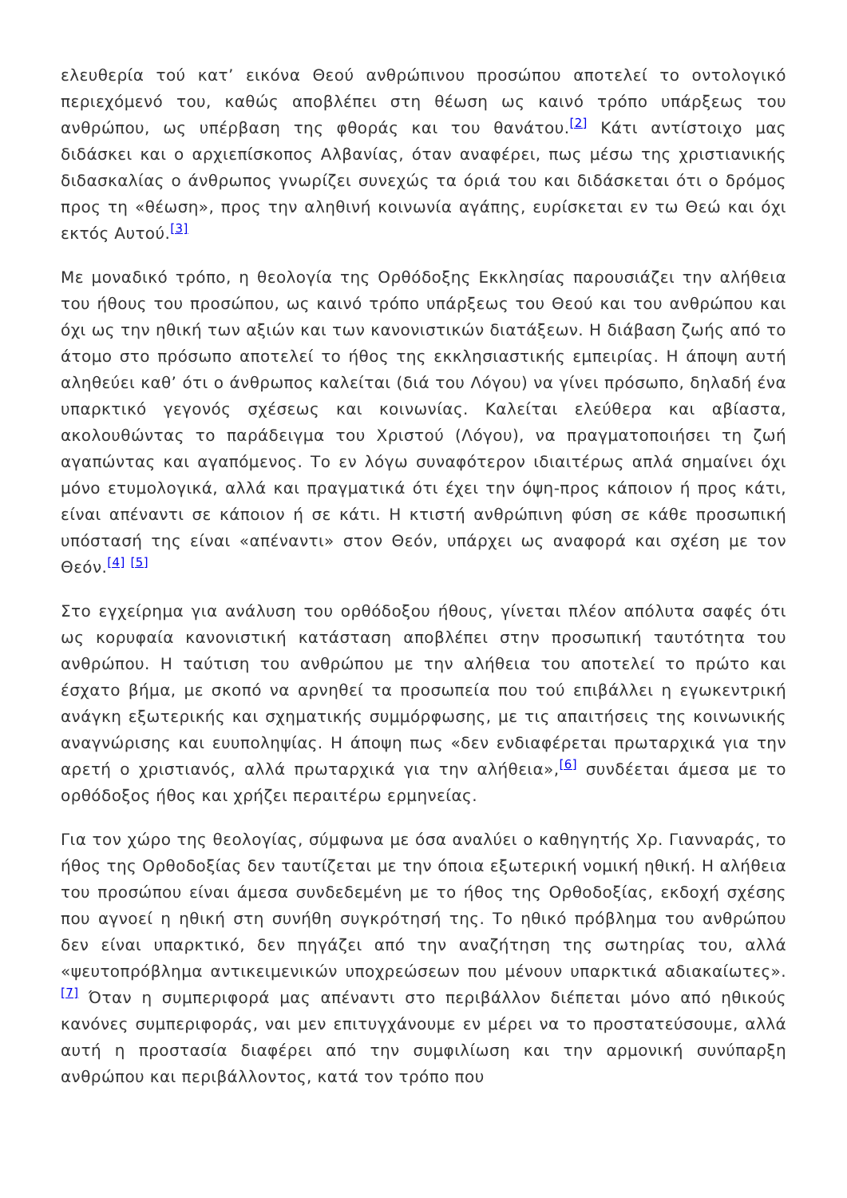ελευθερία τού κατ’ εικόνα Θεού ανθρώπινου προσώπου αποτελεί το οντολογικό περιεχόμενό του, καθώς αποβλέπει στη θέωση ως καινό τρόπο υπάρξεως του ανθρώπου, ως υπέρβαση της φθοράς και του θανάτου.<sup>[2]</sup> Κάτι αντίστοιχο μας διδάσκει και ο αρχιεπίσκοπος Αλβανίας, όταν αναφέρει, πως μέσω της χριστιανικής διδασκαλίας ο άνθρωπος γνωρίζει συνεχώς τα όριά του και διδάσκεται ότι ο δρόμος προς τη «θέωση», προς την αληθινή κοινωνία αγάπης, ευρίσκεται εν τω Θεώ και όχι εκτός Αυτού.<sup>[3]</sup>
Με μοναδικό τρόπο, η θεολογία της Ορθόδοξης Εκκλησίας παρουσιάζει την αλήθεια του ήθους του προσώπου, ως καινό τρόπο υπάρξεως του Θεού και του ανθρώπου και όχι ως την ηθική των αξιών και των κανονιστικών διατάξεων. Η διάβαση ζωής από το άτομο στο πρόσωπο αποτελεί το ήθος της εκκλησιαστικής εμπειρίας. Η άποψη αυτή αληθεύει καθ’ ότι ο άνθρωπος καλείται (διά του Λόγου) να γίνει πρόσωπο, δηλαδή ένα υπαρκτικό γεγονός σχέσεως και κοινωνίας. Καλείται ελεύθερα και αβίαστα, ακολουθώντας το παράδειγμα του Χριστού (Λόγου), να πραγματοποιήσει τη ζωή αγαπώντας και αγαπόμενος. Το εν λόγω συναφότερον ιδιαιτέρως απλά σημαίνει όχι μόνο ετυμολογικά, αλλά και πραγματικά ότι έχει την όψη-προς κάποιον ή προς κάτι, είναι απέναντι σε κάποιον ή σε κάτι. Η κτιστή ανθρώπινη φύση σε κάθε προσωπική υπόστασή της είναι «απέναντι» στον Θεόν, υπάρχει ως αναφορά και σχέση με τον Θεόν.<sup>[4]</sup> <sup>[5]</sup>
Στο εγχείρημα για ανάλυση του ορθόδοξου ήθους, γίνεται πλέον απόλυτα σαφές ότι ως κορυφαία κανονιστική κατάσταση αποβλέπει στην προσωπική ταυτότητα του ανθρώπου. Η ταύτιση του ανθρώπου με την αλήθεια του αποτελεί το πρώτο και έσχατο βήμα, με σκοπό να αρνηθεί τα προσωπεία που τού επιβάλλει η εγωκεντρική ανάγκη εξωτερικής και σχηματικής συμμόρφωσης, με τις απαιτήσεις της κοινωνικής αναγνώρισης και ευυποληψίας. Η άποψη πως «δεν ενδιαφέρεται πρωταρχικά για την αρετή ο χριστιανός, αλλά πρωταρχικά για την αλήθεια»,<sup>[6]</sup> συνδέεται άμεσα με το ορθόδοξος ήθος και χρήζει περαιτέρω ερμηνείας.
Για τον χώρο της θεολογίας, σύμφωνα με όσα αναλύει ο καθηγητής Χρ. Γιανναράς, το ήθος της Ορθοδοξίας δεν ταυτίζεται με την όποια εξωτερική νομική ηθική. Η αλήθεια του προσώπου είναι άμεσα συνδεδεμένη με το ήθος της Ορθοδοξίας, εκδοχή σχέσης που αγνοεί η ηθική στη συνήθη συγκρότησή της. Το ηθικό πρόβλημα του ανθρώπου δεν είναι υπαρκτικό, δεν πηγάζει από την αναζήτηση της σωτηρίας του, αλλά «ψευτοπρόβλημα αντικειμενικών υποχρεώσεων που μένουν υπαρκτικά αδιακαίωτες».<sup>[7]</sup> Όταν η συμπεριφορά μας απέναντι στο περιβάλλον διέπεται μόνο από ηθικούς κανόνες συμπεριφοράς, ναι μεν επιτυγχάνουμε εν μέρει να το προστατεύσουμε, αλλά αυτή η προστασία διαφέρει από την συμφιλίωση και την αρμονική συνύπαρξη ανθρώπου και περιβάλλοντος, κατά τον τρόπο που